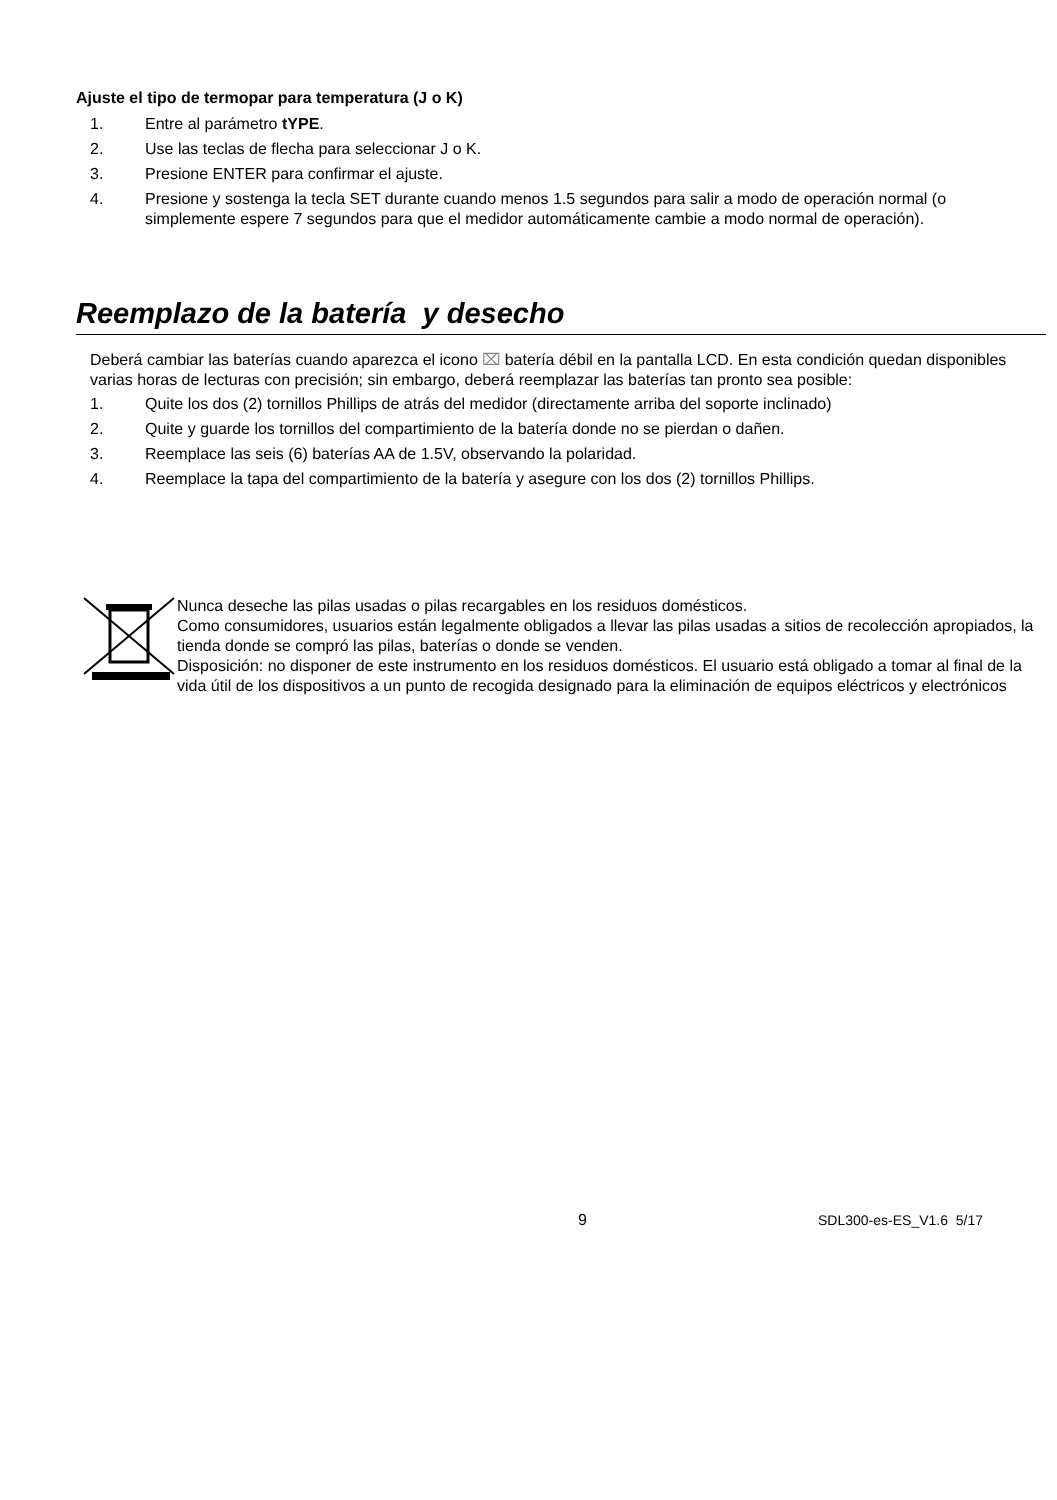Ajuste el tipo de termopar para temperatura (J o K)
1. Entre al parámetro tYPE.
2. Use las teclas de flecha para seleccionar J o K.
3. Presione ENTER para confirmar el ajuste.
4. Presione y sostenga la tecla SET durante cuando menos 1.5 segundos para salir a modo de operación normal (o simplemente espere 7 segundos para que el medidor automáticamente cambie a modo normal de operación).
Reemplazo de la batería y desecho
Deberá cambiar las baterías cuando aparezca el icono ⌧ batería débil en la pantalla LCD. En esta condición quedan disponibles varias horas de lecturas con precisión; sin embargo, deberá reemplazar las baterías tan pronto sea posible:
1. Quite los dos (2) tornillos Phillips de atrás del medidor (directamente arriba del soporte inclinado)
2. Quite y guarde los tornillos del compartimiento de la batería donde no se pierdan o dañen.
3. Reemplace las seis (6) baterías AA de 1.5V, observando la polaridad.
4. Reemplace la tapa del compartimiento de la batería y asegure con los dos (2) tornillos Phillips.
Nunca deseche las pilas usadas o pilas recargables en los residuos domésticos.
Como consumidores, usuarios están legalmente obligados a llevar las pilas usadas a sitios de recolección apropiados, la tienda donde se compró las pilas, baterías o donde se venden.
Disposición: no disponer de este instrumento en los residuos domésticos. El usuario está obligado a tomar al final de la vida útil de los dispositivos a un punto de recogida designado para la eliminación de equipos eléctricos y electrónicos
9 SDL300-es-ES_V1.6 5/17